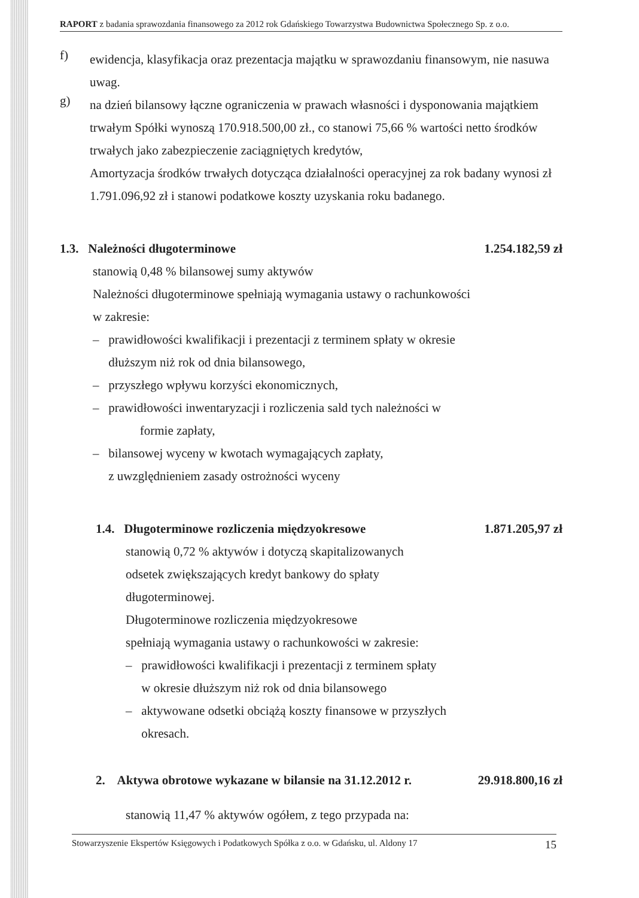RAPORT z badania sprawozdania finansowego za 2012 rok Gdańskiego Towarzystwa Budownictwa Społecznego Sp. z o.o.
f)
ewidencja, klasyfikacja oraz prezentacja majątku w sprawozdaniu finansowym, nie nasuwa uwag.
g)
na dzień bilansowy łączne ograniczenia w prawach własności i dysponowania majątkiem trwałym Spółki wynoszą 170.918.500,00 zł., co stanowi 75,66 % wartości netto środków trwałych jako zabezpieczenie zaciągniętych kredytów,
Amortyzacja środków trwałych dotycząca działalności operacyjnej za rok badany wynosi zł 1.791.096,92 zł i stanowi podatkowe koszty uzyskania roku badanego.
1.3. Należności długoterminowe 1.254.182,59 zł
stanowią 0,48 % bilansowej sumy aktywów
Należności długoterminowe spełniają wymagania ustawy o rachunkowości
w zakresie:
– prawidłowości kwalifikacji i prezentacji z terminem spłaty w okresie
dłuższym niż rok od dnia bilansowego,
– przyszłego wpływu korzyści ekonomicznych,
– prawidłowości inwentaryzacji i rozliczenia sald tych należności w
formie zapłaty,
– bilansowej wyceny w kwotach wymagających zapłaty,
z uwzględnieniem zasady ostrożności wyceny
1.4. Długoterminowe rozliczenia międzyokresowe 1.871.205,97 zł
stanowią 0,72 % aktywów i dotyczą skapitalizowanych
odsetek zwiększających kredyt bankowy do spłaty
długoterminowej.
Długoterminowe rozliczenia międzyokresowe
spełniają wymagania ustawy o rachunkowości w zakresie:
– prawidłowości kwalifikacji i prezentacji z terminem spłaty
w okresie dłuższym niż rok od dnia bilansowego
– aktywowane odsetki obciążą koszty finansowe w przyszłych
okresach.
2. Aktywa obrotowe wykazane w bilansie na 31.12.2012 r. 29.918.800,16 zł
stanowią 11,47 % aktywów ogółem, z tego przypada na:
Stowarzyszenie Ekspertów Księgowych i Podatkowych Spółka z o.o. w Gdańsku, ul. Aldony 17 15